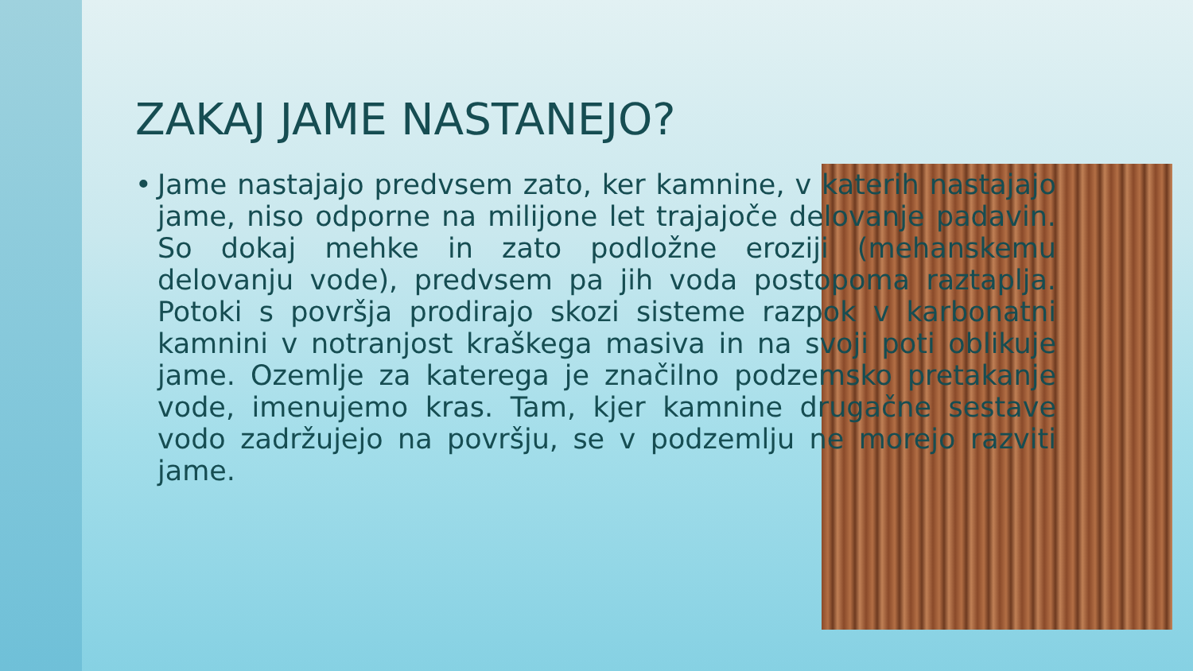ZAKAJ JAME NASTANEJO?
• Jame nastajajo predvsem zato, ker kamnine, v katerih nastajajo jame, niso odporne na milijone let trajajoče delovanje padavin. So dokaj mehke in zato podložne eroziji (mehanskemu delovanju vode), predvsem pa jih voda postopoma raztaplja. Potoki s površja prodirajo skozi sisteme razpok v karbonatni kamnini v notranjost kraškega masiva in na svoji poti oblikuje jame. Ozemlje za katerega je značilno podzemsko pretakanje vode, imenujemo kras. Tam, kjer kamnine drugačne sestave vodo zadržujejo na površju, se v podzemlju ne morejo razviti jame.